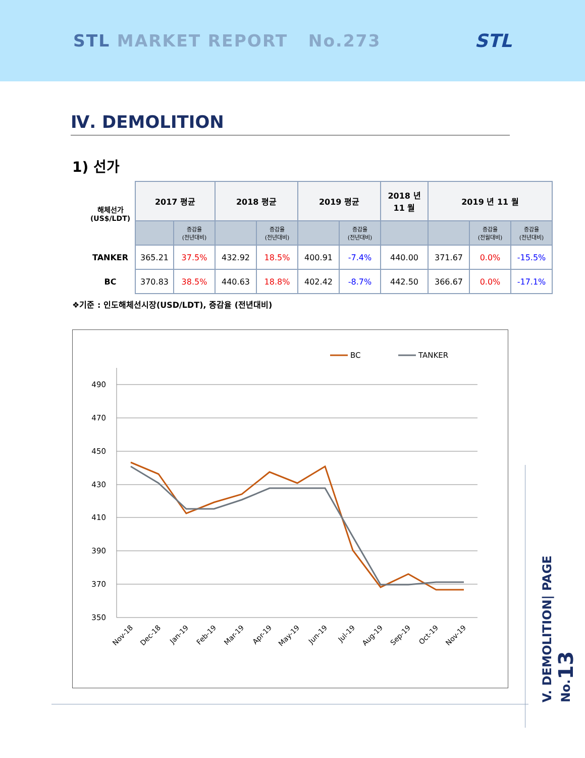STL MARKET REPORT No.273 STL
Ⅳ. DEMOLITION
1) 선가
| 해체선가 (US$/LDT) | 2017 평균 | | 2018 평균 | | 2019 평균 | | 2018 년 11 월 | 2019 년 11 월 | | |
| --- | --- | --- | --- | --- | --- | --- | --- | --- | --- | --- |
| | | 증감율 (전년대비) | | 증감율 (전년대비) | | 증감율 (전년대비) | | | 증감율 (전월대비) | 증감율 (전년대비) |
| TANKER | 365.21 | 37.5% | 432.92 | 18.5% | 400.91 | -7.4% | 440.00 | 371.67 | 0.0% | -15.5% |
| BC | 370.83 | 38.5% | 440.63 | 18.8% | 402.42 | -8.7% | 442.50 | 366.67 | 0.0% | -17.1% |
❖기준 : 인도해체선시장(USD/LDT), 증감율 (전년대비)
BC
TANKER
490
470
450
430
410
390
370
350
Nov-18
Dec-18
Jan-19
Feb-19
Mar-19
Apr-19
May-19
Jun-19
Jul-19
Aug-19
Sep-19
Oct-19
Nov-19
V. DEMOLITION| PAGE No.13